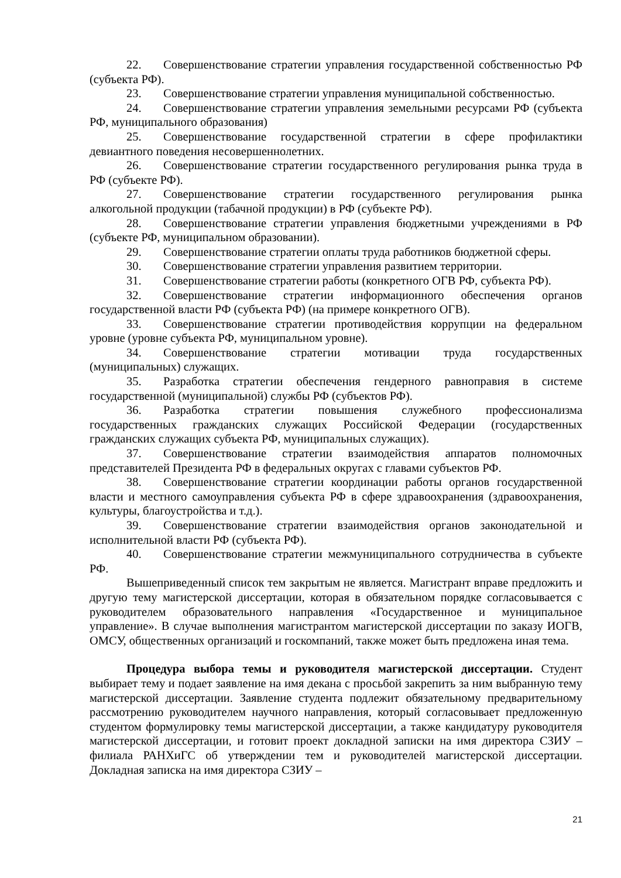22. Совершенствование стратегии управления государственной собственностью РФ (субъекта РФ).
23. Совершенствование стратегии управления муниципальной собственностью.
24. Совершенствование стратегии управления земельными ресурсами РФ (субъекта РФ, муниципального образования)
25. Совершенствование государственной стратегии в сфере профилактики девиантного поведения несовершеннолетних.
26. Совершенствование стратегии государственного регулирования рынка труда в РФ (субъекте РФ).
27. Совершенствование стратегии государственного регулирования рынка алкогольной продукции (табачной продукции) в РФ (субъекте РФ).
28. Совершенствование стратегии управления бюджетными учреждениями в РФ (субъекте РФ, муниципальном образовании).
29. Совершенствование стратегии оплаты труда работников бюджетной сферы.
30. Совершенствование стратегии управления развитием территории.
31. Совершенствование стратегии работы (конкретного ОГВ РФ, субъекта РФ).
32. Совершенствование стратегии информационного обеспечения органов государственной власти РФ (субъекта РФ) (на примере конкретного ОГВ).
33. Совершенствование стратегии противодействия коррупции на федеральном уровне (уровне субъекта РФ, муниципальном уровне).
34. Совершенствование стратегии мотивации труда государственных (муниципальных) служащих.
35. Разработка стратегии обеспечения гендерного равноправия в системе государственной (муниципальной) службы РФ (субъектов РФ).
36. Разработка стратегии повышения служебного профессионализма государственных гражданских служащих Российской Федерации (государственных гражданских служащих субъекта РФ, муниципальных служащих).
37. Совершенствование стратегии взаимодействия аппаратов полномочных представителей Президента РФ в федеральных округах с главами субъектов РФ.
38. Совершенствование стратегии координации работы органов государственной власти и местного самоуправления субъекта РФ в сфере здравоохранения (здравоохранения, культуры, благоустройства и т.д.).
39. Совершенствование стратегии взаимодействия органов законодательной и исполнительной власти РФ (субъекта РФ).
40. Совершенствование стратегии межмуниципального сотрудничества в субъекте РФ.
Вышеприведенный список тем закрытым не является. Магистрант вправе предложить и другую тему магистерской диссертации, которая в обязательном порядке согласовывается с руководителем образовательного направления «Государственное и муниципальное управление». В случае выполнения магистрантом магистерской диссертации по заказу ИОГВ, ОМСУ, общественных организаций и госкомпаний, также может быть предложена иная тема.
Процедура выбора темы и руководителя магистерской диссертации. Студент выбирает тему и подает заявление на имя декана с просьбой закрепить за ним выбранную тему магистерской диссертации. Заявление студента подлежит обязательному предварительному рассмотрению руководителем научного направления, который согласовывает предложенную студентом формулировку темы магистерской диссертации, а также кандидатуру руководителя магистерской диссертации, и готовит проект докладной записки на имя директора СЗИУ – филиала РАНХиГС об утверждении тем и руководителей магистерской диссертации. Докладная записка на имя директора СЗИУ –
21